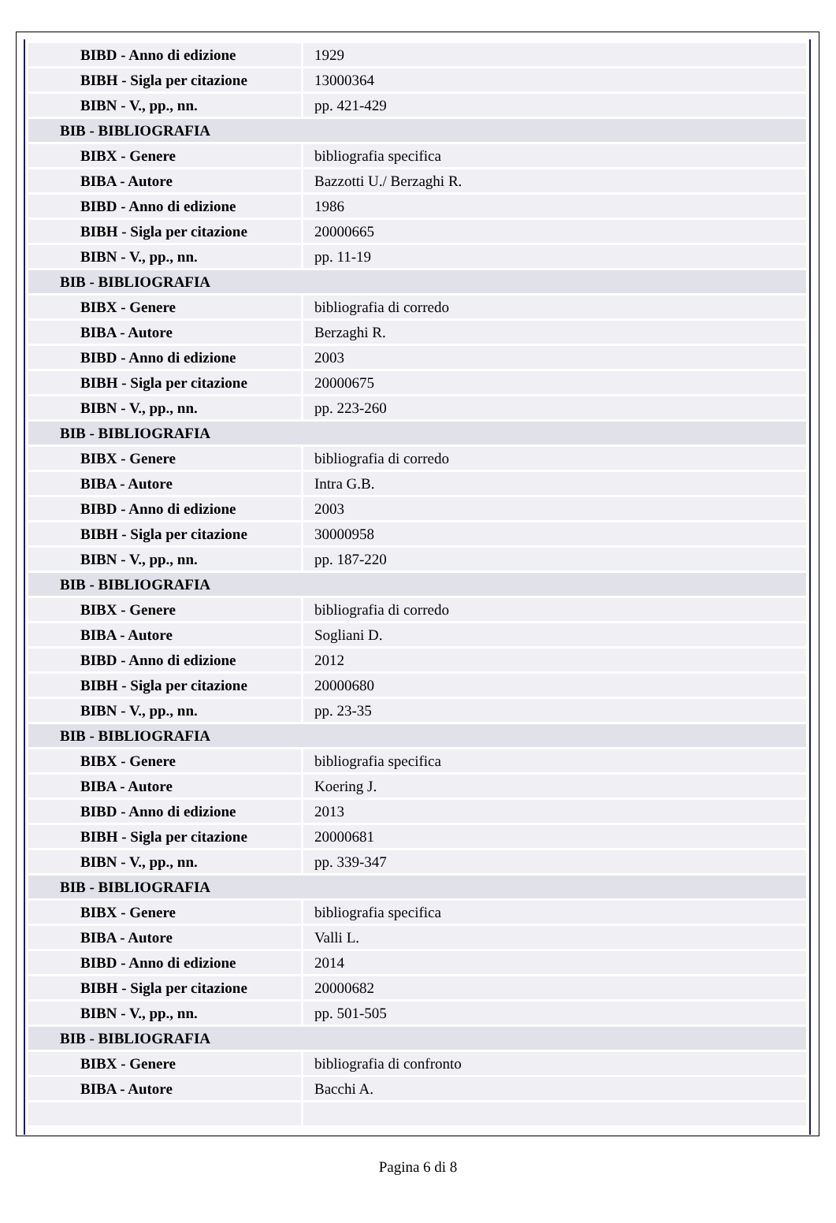| BIBD - Anno di edizione | 1929 |
| BIBH - Sigla per citazione | 13000364 |
| BIBN - V., pp., nn. | pp. 421-429 |
| BIB - BIBLIOGRAFIA | |
| BIBX - Genere | bibliografia specifica |
| BIBA - Autore | Bazzotti U./ Berzaghi R. |
| BIBD - Anno di edizione | 1986 |
| BIBH - Sigla per citazione | 20000665 |
| BIBN - V., pp., nn. | pp. 11-19 |
| BIB - BIBLIOGRAFIA | |
| BIBX - Genere | bibliografia di corredo |
| BIBA - Autore | Berzaghi R. |
| BIBD - Anno di edizione | 2003 |
| BIBH - Sigla per citazione | 20000675 |
| BIBN - V., pp., nn. | pp. 223-260 |
| BIB - BIBLIOGRAFIA | |
| BIBX - Genere | bibliografia di corredo |
| BIBA - Autore | Intra G.B. |
| BIBD - Anno di edizione | 2003 |
| BIBH - Sigla per citazione | 30000958 |
| BIBN - V., pp., nn. | pp. 187-220 |
| BIB - BIBLIOGRAFIA | |
| BIBX - Genere | bibliografia di corredo |
| BIBA - Autore | Sogliani D. |
| BIBD - Anno di edizione | 2012 |
| BIBH - Sigla per citazione | 20000680 |
| BIBN - V., pp., nn. | pp. 23-35 |
| BIB - BIBLIOGRAFIA | |
| BIBX - Genere | bibliografia specifica |
| BIBA - Autore | Koering J. |
| BIBD - Anno di edizione | 2013 |
| BIBH - Sigla per citazione | 20000681 |
| BIBN - V., pp., nn. | pp. 339-347 |
| BIB - BIBLIOGRAFIA | |
| BIBX - Genere | bibliografia specifica |
| BIBA - Autore | Valli L. |
| BIBD - Anno di edizione | 2014 |
| BIBH - Sigla per citazione | 20000682 |
| BIBN - V., pp., nn. | pp. 501-505 |
| BIB - BIBLIOGRAFIA | |
| BIBX - Genere | bibliografia di confronto |
| BIBA - Autore | Bacchi A. |
Pagina 6 di 8